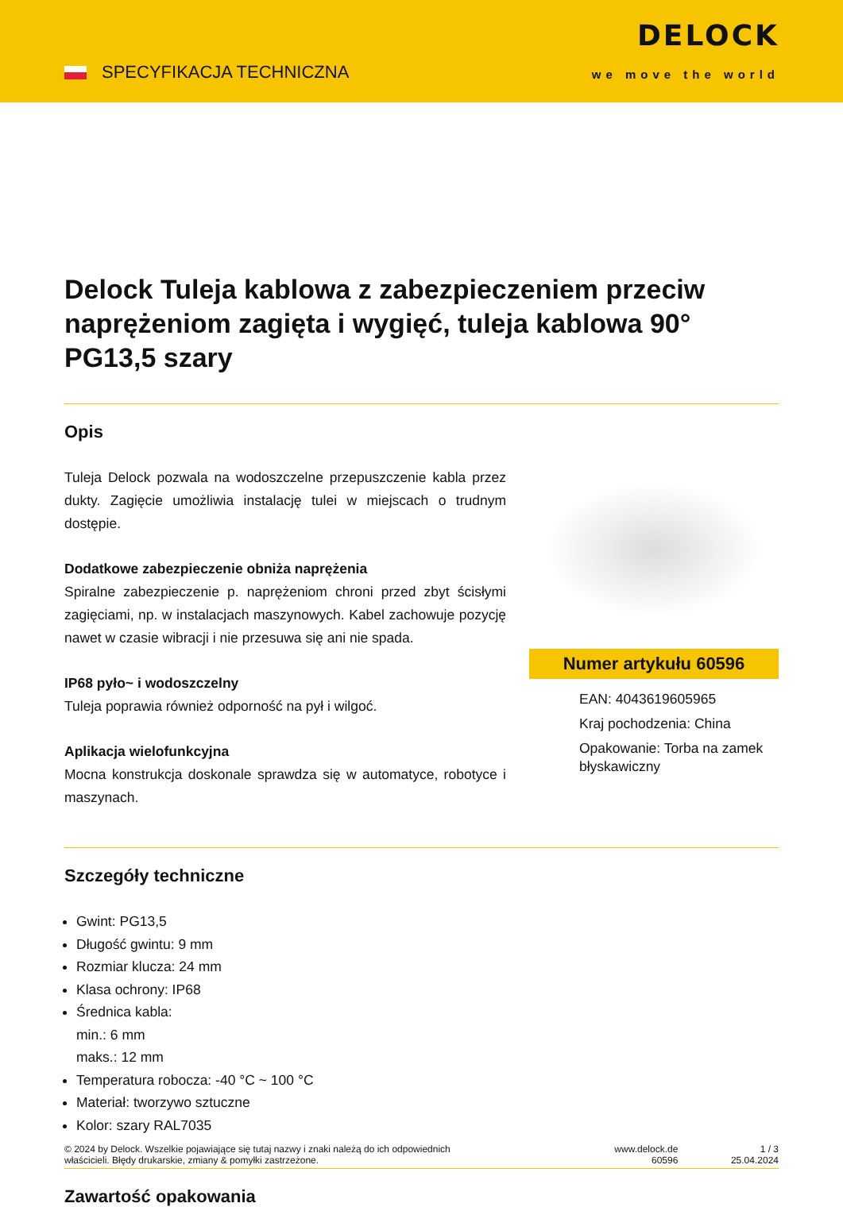SPECYFIKACJA TECHNICZNA
DELOCK
we move the world
Delock Tuleja kablowa z zabezpieczeniem przeciw naprężeniom zagięta i wygięć, tuleja kablowa 90° PG13,5 szary
Opis
Tuleja Delock pozwala na wodoszczelne przepuszczenie kabla przez dukty. Zagięcie umożliwia instalację tulei w miejscach o trudnym dostępie.
Dodatkowe zabezpieczenie obniża naprężenia
Spiralne zabezpieczenie p. naprężeniom chroni przed zbyt ścisłymi zagięciami, np. w instalacjach maszynowych. Kabel zachowuje pozycję nawet w czasie wibracji i nie przesuwa się ani nie spada.
IP68 pyło~ i wodoszczelny
Tuleja poprawia również odporność na pył i wilgoć.
Aplikacja wielofunkcyjna
Mocna konstrukcja doskonale sprawdza się w automatyce, robotyce i maszynach.
Numer artykułu 60596
EAN: 4043619605965
Kraj pochodzenia: China
Opakowanie: Torba na zamek błyskawiczny
Szczegóły techniczne
Gwint: PG13,5
Długość gwintu: 9 mm
Rozmiar klucza: 24 mm
Klasa ochrony: IP68
Średnica kabla:
min.: 6 mm
maks.: 12 mm
Temperatura robocza: -40 °C ~ 100 °C
Materiał: tworzywo sztuczne
Kolor: szary RAL7035
Zawartość opakowania
© 2024 by Delock. Wszelkie pojawiające się tutaj nazwy i znaki należą do ich odpowiednich
właścicieli. Błędy drukarskie, zmiany & pomyłki zastrzeżone.
www.delock.de
60596
1 / 3
25.04.2024